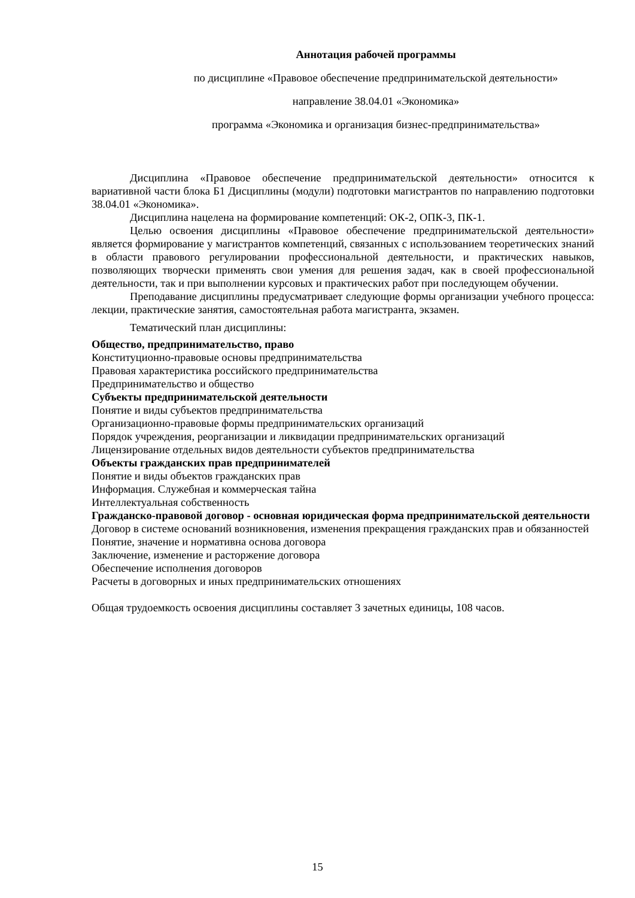Аннотация рабочей программы
по дисциплине «Правовое обеспечение предпринимательской деятельности»
направление 38.04.01 «Экономика»
программа «Экономика и организация бизнес-предпринимательства»
Дисциплина «Правовое обеспечение предпринимательской деятельности» относится к вариативной части блока Б1 Дисциплины (модули) подготовки магистрантов по направлению подготовки 38.04.01 «Экономика».
Дисциплина нацелена на формирование компетенций: ОК-2, ОПК-3, ПК-1.
Целью освоения дисциплины «Правовое обеспечение предпринимательской деятельности» является формирование у магистрантов компетенций, связанных с использованием теоретических знаний в области правового регулировании профессиональной деятельности, и практических навыков, позволяющих творчески применять свои умения для решения задач, как в своей профессиональной деятельности, так и при выполнении курсовых и практических работ при последующем обучении.
Преподавание дисциплины предусматривает следующие формы организации учебного процесса: лекции, практические занятия, самостоятельная работа магистранта, экзамен.
Тематический план дисциплины:
Общество, предпринимательство, право
Конституционно-правовые основы предпринимательства
Правовая характеристика российского предпринимательства
Предпринимательство и общество
Субъекты предпринимательской деятельности
Понятие и виды субъектов предпринимательства
Организационно-правовые формы предпринимательских организаций
Порядок учреждения, реорганизации и ликвидации предпринимательских организаций
Лицензирование отдельных видов деятельности субъектов предпринимательства
Объекты гражданских прав предпринимателей
Понятие и виды объектов гражданских прав
Информация. Служебная и коммерческая тайна
Интеллектуальная собственность
Гражданско-правовой договор - основная юридическая форма предпринимательской деятельности
Договор в системе оснований возникновения, изменения прекращения гражданских прав и обязанностей
Понятие, значение и нормативна основа договора
Заключение, изменение и расторжение договора
Обеспечение исполнения договоров
Расчеты в договорных и иных предпринимательских отношениях
Общая трудоемкость освоения дисциплины составляет 3 зачетных единицы, 108 часов.
15